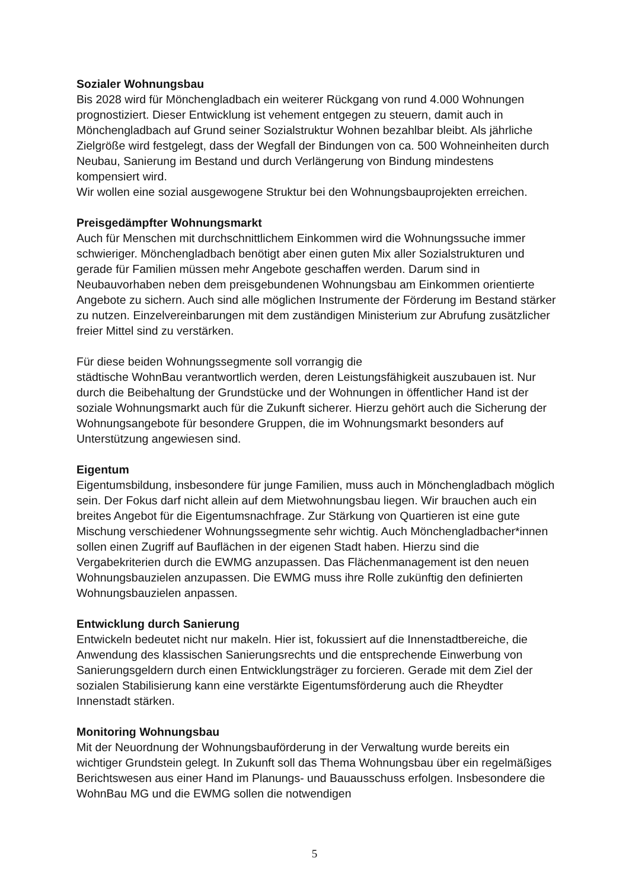Sozialer Wohnungsbau
Bis 2028 wird für Mönchengladbach ein weiterer Rückgang von rund 4.000 Wohnungen prognostiziert. Dieser Entwicklung ist vehement entgegen zu steuern, damit auch in Mönchengladbach auf Grund seiner Sozialstruktur Wohnen bezahlbar bleibt. Als jährliche Zielgröße wird festgelegt, dass der Wegfall der Bindungen von ca. 500 Wohneinheiten durch Neubau, Sanierung im Bestand und durch Verlängerung von Bindung mindestens kompensiert wird.
Wir wollen eine sozial ausgewogene Struktur bei den Wohnungsbauprojekten erreichen.
Preisgedämpfter Wohnungsmarkt
Auch für Menschen mit durchschnittlichem Einkommen wird die Wohnungssuche immer schwieriger. Mönchengladbach benötigt aber einen guten Mix aller Sozialstrukturen und gerade für Familien müssen mehr Angebote geschaffen werden. Darum sind in Neubauvorhaben neben dem preisgebundenen Wohnungsbau am Einkommen orientierte Angebote zu sichern. Auch sind alle möglichen Instrumente der Förderung im Bestand stärker zu nutzen. Einzelvereinbarungen mit dem zuständigen Ministerium zur Abrufung zusätzlicher freier Mittel sind zu verstärken.
Für diese beiden Wohnungssegmente soll vorrangig die
städtische WohnBau verantwortlich werden, deren Leistungsfähigkeit auszubauen ist. Nur durch die Beibehaltung der Grundstücke und der Wohnungen in öffentlicher Hand ist der soziale Wohnungsmarkt auch für die Zukunft sicherer. Hierzu gehört auch die Sicherung der Wohnungsangebote für besondere Gruppen, die im Wohnungsmarkt besonders auf Unterstützung angewiesen sind.
Eigentum
Eigentumsbildung, insbesondere für junge Familien, muss auch in Mönchengladbach möglich sein. Der Fokus darf nicht allein auf dem Mietwohnungsbau liegen. Wir brauchen auch ein breites Angebot für die Eigentumsnachfrage. Zur Stärkung von Quartieren ist eine gute Mischung verschiedener Wohnungssegmente sehr wichtig. Auch Mönchengladbacher*innen sollen einen Zugriff auf Bauflächen in der eigenen Stadt haben. Hierzu sind die Vergabekriterien durch die EWMG anzupassen. Das Flächenmanagement ist den neuen Wohnungsbauzielen anzupassen. Die EWMG muss ihre Rolle zukünftig den definierten Wohnungsbauzielen anpassen.
Entwicklung durch Sanierung
Entwickeln bedeutet nicht nur makeln. Hier ist, fokussiert auf die Innenstadtbereiche, die Anwendung des klassischen Sanierungsrechts und die entsprechende Einwerbung von Sanierungsgeldern durch einen Entwicklungsträger zu forcieren. Gerade mit dem Ziel der sozialen Stabilisierung kann eine verstärkte Eigentumsförderung auch die Rheydter Innenstadt stärken.
Monitoring Wohnungsbau
Mit der Neuordnung der Wohnungsbauförderung in der Verwaltung wurde bereits ein wichtiger Grundstein gelegt. In Zukunft soll das Thema Wohnungsbau über ein regelmäßiges Berichtswesen aus einer Hand im Planungs- und Bauausschuss erfolgen. Insbesondere die WohnBau MG und die EWMG sollen die notwendigen
5